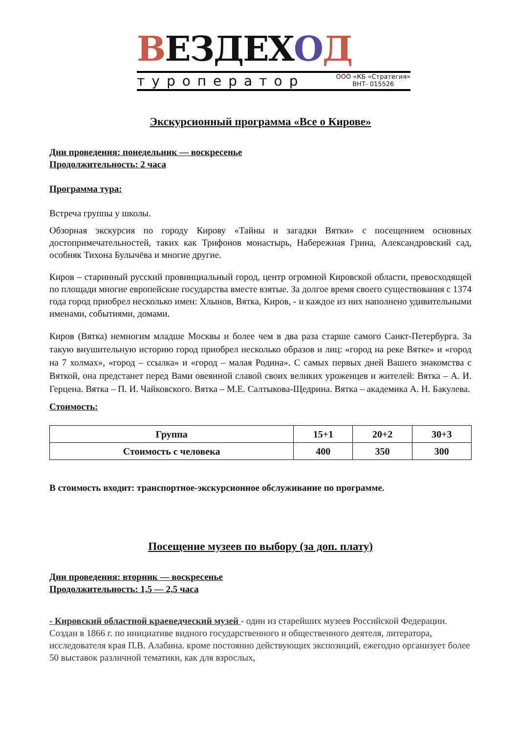ВЕЗДЕХОД
туроператор ООО «КБ «Стратегия»
ВНТ- 015526
Экскурсионный программа «Все о Кирове»
Дни проведения: понедельник — воскресенье
Продолжительность: 2 часа
Программа тура:
Встреча группы у школы.
Обзорная экскурсия по городу Кирову «Тайны и загадки Вятки» с посещением основных достопримечательностей, таких как Трифонов монастырь, Набережная Грина, Александровский сад, особняк Тихона Булычёва и многие другие.
Киров – старинный русский провинциальный город, центр огромной Кировской области, превосходящей по площади многие европейские государства вместе взятые. За долгое время своего существования с 1374 года город приобрел несколько имен: Хлынов, Вятка, Киров, - и каждое из них наполнено удивительными именами, событиями, домами.
Киров (Вятка) немногим младше Москвы и более чем в два раза старше самого Санкт-Петербурга. За такую внушительную историю город приобрел несколько образов и лиц: «город на реке Вятке» и «город на 7 холмах», «город – ссылка» и «город – малая Родина». С самых первых дней Вашего знакомства с Вяткой, она предстанет перед Вами овеянной славой своих великих уроженцев и жителей: Вятка – А. И. Герцена. Вятка – П. И. Чайковского. Вятка – М.Е. Салтыкова-Щедрина. Вятка – академика А. Н. Бакулева.
Стоимость:
| Группа | 15+1 | 20+2 | 30+3 |
| --- | --- | --- | --- |
| Стоимость с человека | 400 | 350 | 300 |
В стоимость входит: транспортное-экскурсионное обслуживание по программе.
Посещение музеев по выбору (за доп. плату)
Дни проведения: вторник — воскресенье
Продолжительность: 1,5 — 2,5 часа
- Кировский областной краеведческий музей - один из старейших музеев Российской Федерации. Создан в 1866 г. по инициативе видного государственного и общественного деятеля, литератора, исследователя края П.В. Алабина. кроме постоянно действующих экспозиций, ежегодно организует более 50 выставок различной тематики, как для взрослых,